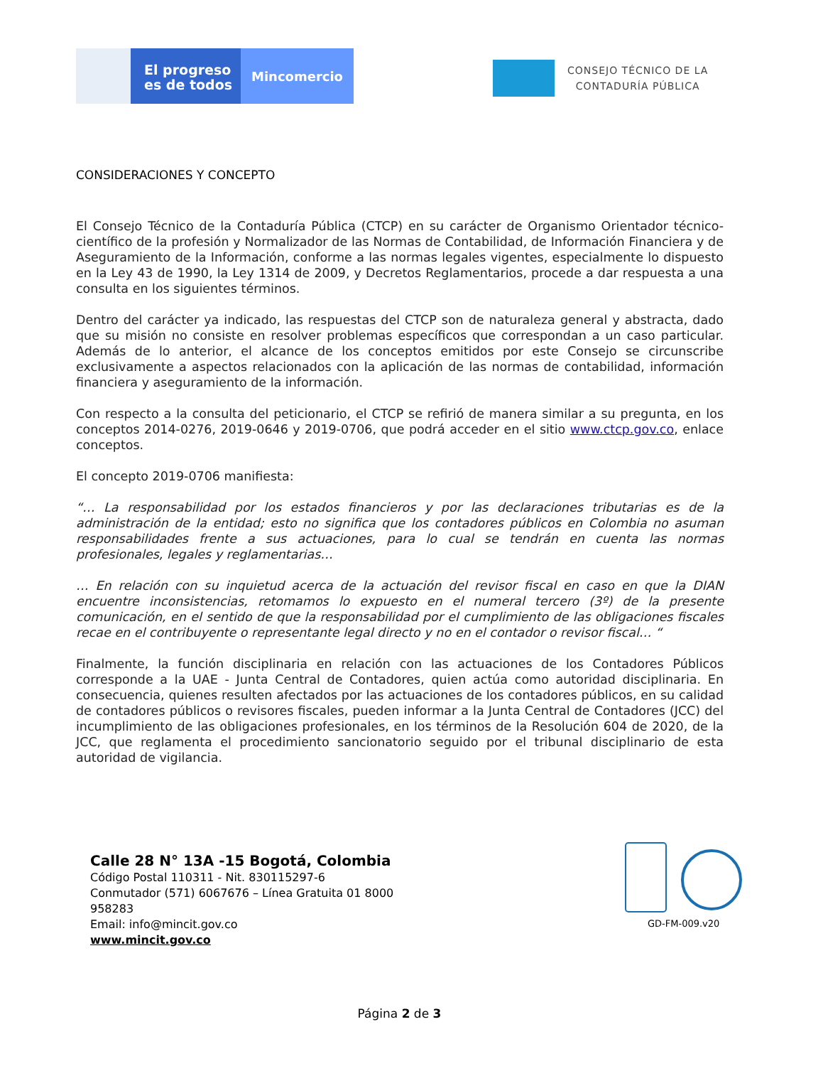El progreso
es de todos
Mincomercio
CONSEJO TÉCNICO DE LA
CONTADURÍA PÚBLICA
CONSIDERACIONES Y CONCEPTO
El Consejo Técnico de la Contaduría Pública (CTCP) en su carácter de Organismo Orientador técnico-científico de la profesión y Normalizador de las Normas de Contabilidad, de Información Financiera y de Aseguramiento de la Información, conforme a las normas legales vigentes, especialmente lo dispuesto en la Ley 43 de 1990, la Ley 1314 de 2009, y Decretos Reglamentarios, procede a dar respuesta a una consulta en los siguientes términos.
Dentro del carácter ya indicado, las respuestas del CTCP son de naturaleza general y abstracta, dado que su misión no consiste en resolver problemas específicos que correspondan a un caso particular. Además de lo anterior, el alcance de los conceptos emitidos por este Consejo se circunscribe exclusivamente a aspectos relacionados con la aplicación de las normas de contabilidad, información financiera y aseguramiento de la información.
Con respecto a la consulta del peticionario, el CTCP se refirió de manera similar a su pregunta, en los conceptos 2014-0276, 2019-0646 y 2019-0706, que podrá acceder en el sitio www.ctcp.gov.co, enlace conceptos.
El concepto 2019-0706 manifiesta:
“… La responsabilidad por los estados financieros y por las declaraciones tributarias es de la administración de la entidad; esto no significa que los contadores públicos en Colombia no asuman responsabilidades frente a sus actuaciones, para lo cual se tendrán en cuenta las normas profesionales, legales y reglamentarias…
… En relación con su inquietud acerca de la actuación del revisor fiscal en caso en que la DIAN encuentre inconsistencias, retomamos lo expuesto en el numeral tercero (3º) de la presente comunicación, en el sentido de que la responsabilidad por el cumplimiento de las obligaciones fiscales recae en el contribuyente o representante legal directo y no en el contador o revisor fiscal… “
Finalmente, la función disciplinaria en relación con las actuaciones de los Contadores Públicos corresponde a la UAE - Junta Central de Contadores, quien actúa como autoridad disciplinaria. En consecuencia, quienes resulten afectados por las actuaciones de los contadores públicos, en su calidad de contadores públicos o revisores fiscales, pueden informar a la Junta Central de Contadores (JCC) del incumplimiento de las obligaciones profesionales, en los términos de la Resolución 604 de 2020, de la JCC, que reglamenta el procedimiento sancionatorio seguido por el tribunal disciplinario de esta autoridad de vigilancia.
Calle 28 N° 13A -15 Bogotá, Colombia
Código Postal 110311 - Nit. 830115297-6
Conmutador (571) 6067676 – Línea Gratuita 01 8000
958283
Email: info@mincit.gov.co
www.mincit.gov.co
GD-FM-009.v20
Página 2 de 3